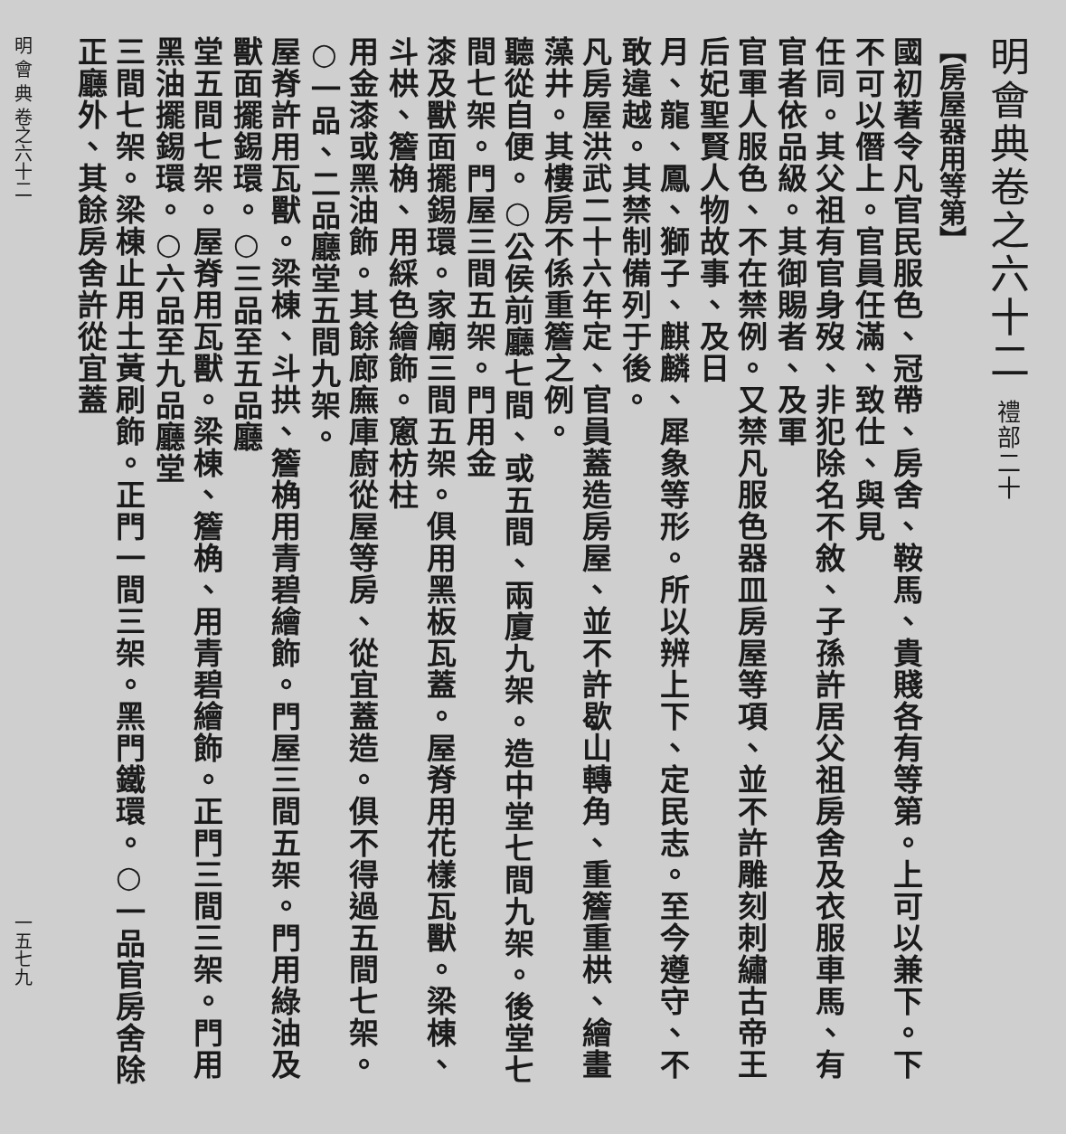明會典卷之六十二 禮部二十
【房屋器用等第】
國初著令凡官民服色、冠帶、房舍、鞍馬、貴賤各有等第。上可以兼下。下不可以僭上。官員任滿、致仕、與見
任同。其父祖有官身歿、非犯除名不敘、子孫許居父祖房舍及衣服車馬、有官者依品級。其御賜者、及軍
官軍人服色、不在禁例。又禁凡服色器皿房屋等項、並不許雕刻刺繡古帝王后妃聖賢人物故事、及日
月、龍、鳳、獅子、麒麟、犀象等形。所以辨上下、定民志。至今遵守、不敢違越。其禁制備列于後。
凡房屋洪武二十六年定、官員蓋造房屋、並不許歇山轉角、重簷重栱、繪畫藻井。其樓房不係重簷之例。
聽從自便。○公侯前廳七間、或五間、兩廈九架。造中堂七間九架。後堂七間七架。門屋三間五架。門用金
漆及獸面擺錫環。家廟三間五架。俱用黑板瓦蓋。屋脊用花樣瓦獸。梁棟、斗栱、簷桷、用綵色繪飾。窻枋柱
用金漆或黑油飾。其餘廊廡庫廚從屋等房、從宜蓋造。俱不得過五間七架。○一品、二品廳堂五間九架。
屋脊許用瓦獸。梁棟、斗拱、簷桷用青碧繪飾。門屋三間五架。門用綠油及獸面擺錫環。○三品至五品廳
堂五間七架。屋脊用瓦獸。梁棟、簷桷、用青碧繪飾。正門三間三架。門用黑油擺錫環。○六品至九品廳堂
三間七架。梁棟止用土黃刷飾。正門一間三架。黑門鐵環。○一品官房舍除正廳外、其餘房舍許從宜蓋
明 會 典 卷之六十二 一五七九